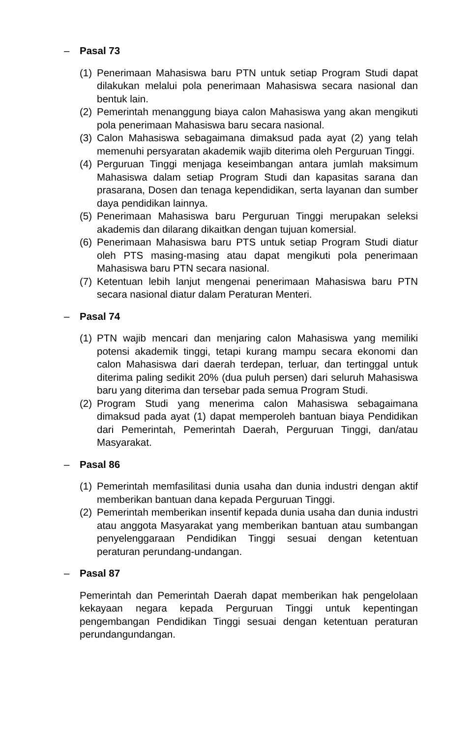– Pasal 73
(1) Penerimaan Mahasiswa baru PTN untuk setiap Program Studi dapat dilakukan melalui pola penerimaan Mahasiswa secara nasional dan bentuk lain.
(2) Pemerintah menanggung biaya calon Mahasiswa yang akan mengikuti pola penerimaan Mahasiswa baru secara nasional.
(3) Calon Mahasiswa sebagaimana dimaksud pada ayat (2) yang telah memenuhi persyaratan akademik wajib diterima oleh Perguruan Tinggi.
(4) Perguruan Tinggi menjaga keseimbangan antara jumlah maksimum Mahasiswa dalam setiap Program Studi dan kapasitas sarana dan prasarana, Dosen dan tenaga kependidikan, serta layanan dan sumber daya pendidikan lainnya.
(5) Penerimaan Mahasiswa baru Perguruan Tinggi merupakan seleksi akademis dan dilarang dikaitkan dengan tujuan komersial.
(6) Penerimaan Mahasiswa baru PTS untuk setiap Program Studi diatur oleh PTS masing-masing atau dapat mengikuti pola penerimaan Mahasiswa baru PTN secara nasional.
(7) Ketentuan lebih lanjut mengenai penerimaan Mahasiswa baru PTN secara nasional diatur dalam Peraturan Menteri.
– Pasal 74
(1) PTN wajib mencari dan menjaring calon Mahasiswa yang memiliki potensi akademik tinggi, tetapi kurang mampu secara ekonomi dan calon Mahasiswa dari daerah terdepan, terluar, dan tertinggal untuk diterima paling sedikit 20% (dua puluh persen) dari seluruh Mahasiswa baru yang diterima dan tersebar pada semua Program Studi.
(2) Program Studi yang menerima calon Mahasiswa sebagaimana dimaksud pada ayat (1) dapat memperoleh bantuan biaya Pendidikan dari Pemerintah, Pemerintah Daerah, Perguruan Tinggi, dan/atau Masyarakat.
– Pasal 86
(1) Pemerintah memfasilitasi dunia usaha dan dunia industri dengan aktif memberikan bantuan dana kepada Perguruan Tinggi.
(2) Pemerintah memberikan insentif kepada dunia usaha dan dunia industri atau anggota Masyarakat yang memberikan bantuan atau sumbangan penyelenggaraan Pendidikan Tinggi sesuai dengan ketentuan peraturan perundang-undangan.
– Pasal 87
Pemerintah dan Pemerintah Daerah dapat memberikan hak pengelolaan kekayaan negara kepada Perguruan Tinggi untuk kepentingan pengembangan Pendidikan Tinggi sesuai dengan ketentuan peraturan perundangundangan.